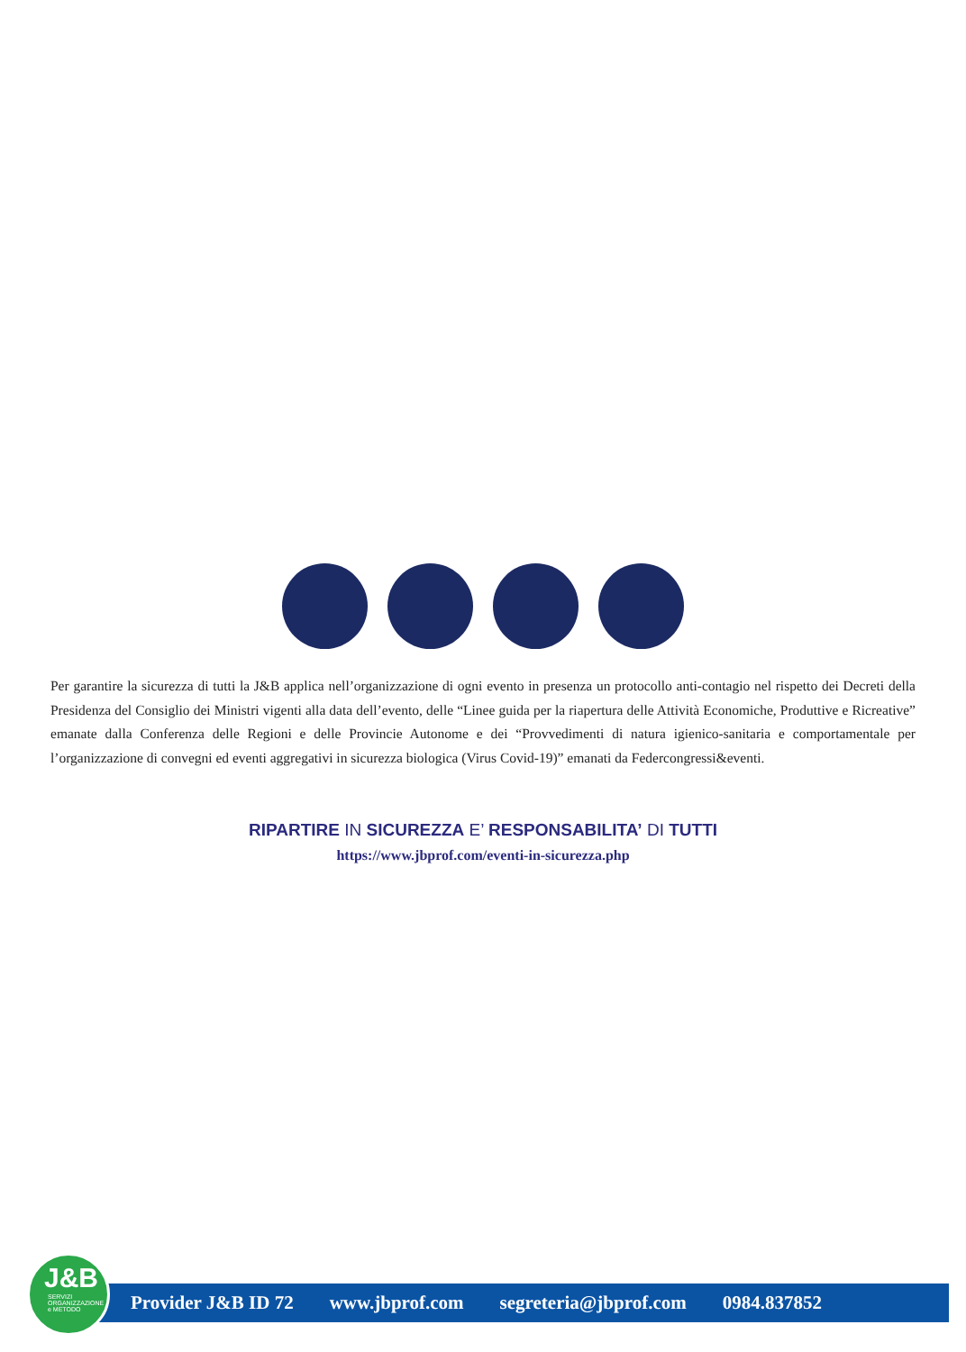Per garantire la sicurezza di tutti la J&B applica nell’organizzazione di ogni evento in presenza un protocollo anti-contagio nel rispetto dei Decreti della Presidenza del Consiglio dei Ministri vigenti alla data dell’evento, delle “Linee guida per la riapertura delle Attività Economiche, Produttive e Ricreative” emanate dalla Conferenza delle Regioni e delle Provincie Autonome e dei “Provvedimenti di natura igienico-sanitaria e comportamentale per l’organizzazione di convegni ed eventi aggregativi in sicurezza biologica (Virus Covid-19)” emanati da Federcongressi&eventi.
RIPARTIRE IN SICUREZZA E’ RESPONSABILITA’ DI TUTTI
https://www.jbprof.com/eventi-in-sicurezza.php
Provider J&B ID 72 www.jbprof.com segreteria@jbprof.com 0984.837852
J&B
SERVIZI ORGANIZZAZIONE e METODO